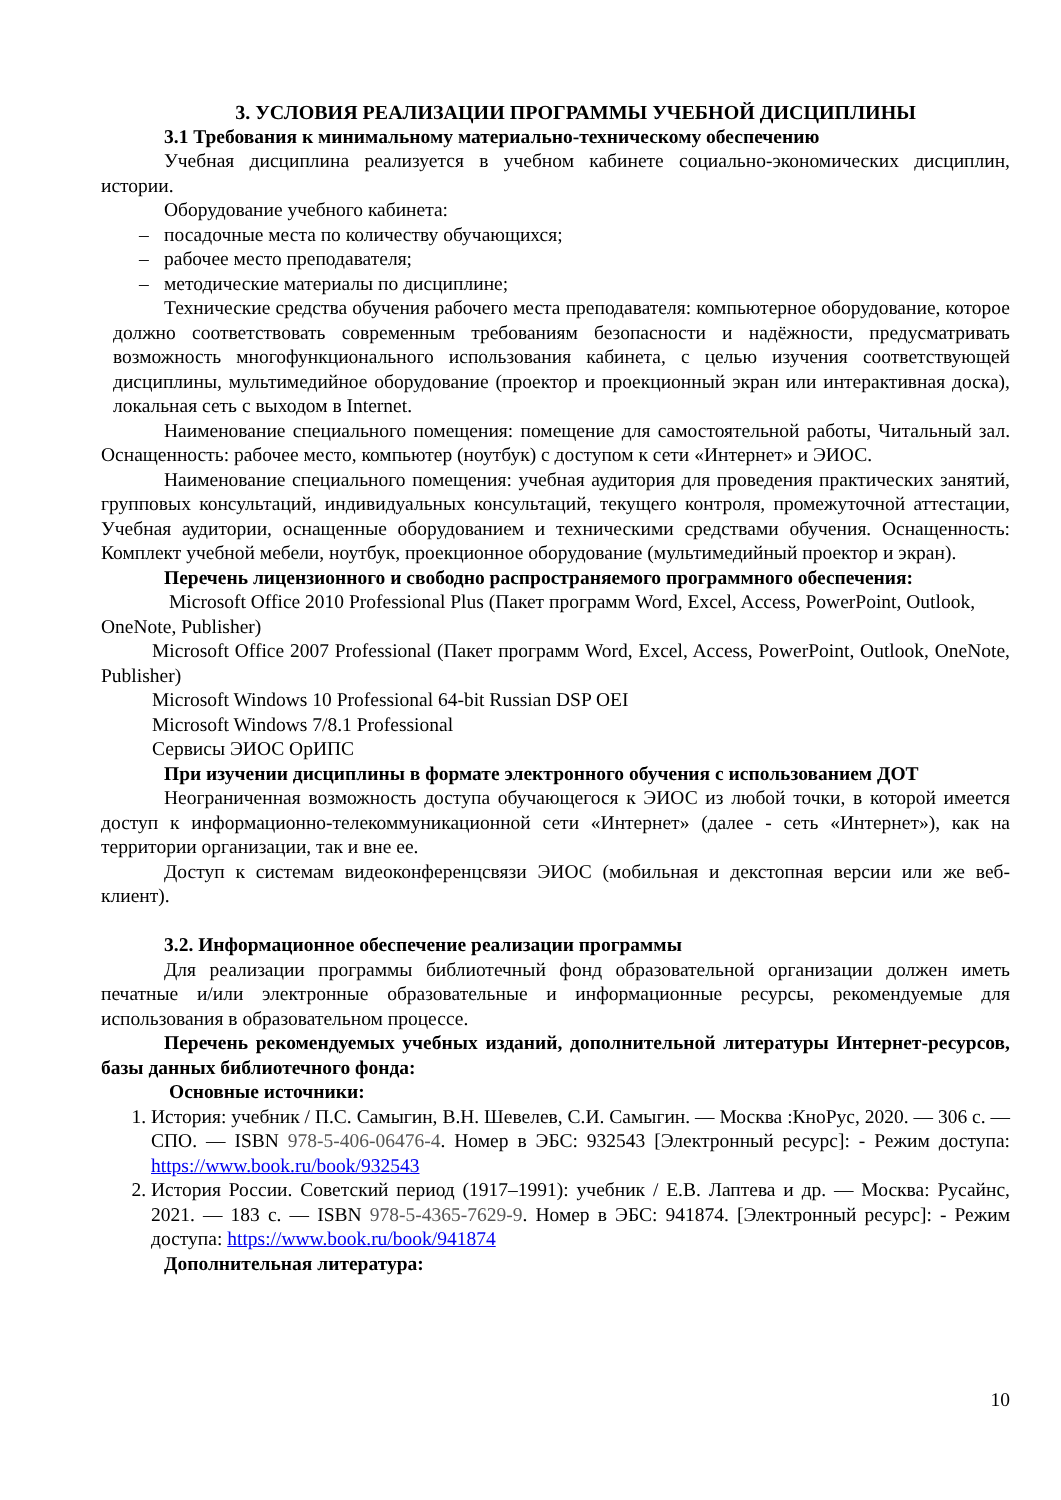3. УСЛОВИЯ РЕАЛИЗАЦИИ ПРОГРАММЫ УЧЕБНОЙ ДИСЦИПЛИНЫ
3.1 Требования к минимальному материально-техническому обеспечению
Учебная дисциплина реализуется в учебном кабинете социально-экономических дисциплин, истории.
Оборудование учебного кабинета:
– посадочные места по количеству обучающихся;
– рабочее место преподавателя;
– методические материалы по дисциплине;
Технические средства обучения рабочего места преподавателя: компьютерное оборудование, которое должно соответствовать современным требованиям безопасности и надёжности, предусматривать возможность многофункционального использования кабинета, с целью изучения соответствующей дисциплины, мультимедийное оборудование (проектор и проекционный экран или интерактивная доска), локальная сеть с выходом в Internet.
Наименование специального помещения: помещение для самостоятельной работы, Читальный зал. Оснащенность: рабочее место, компьютер (ноутбук) с доступом к сети «Интернет» и ЭИОС.
Наименование специального помещения: учебная аудитория для проведения практических занятий, групповых консультаций, индивидуальных консультаций, текущего контроля, промежуточной аттестации, Учебная аудитории, оснащенные оборудованием и техническими средствами обучения. Оснащенность: Комплект учебной мебели, ноутбук, проекционное оборудование (мультимедийный проектор и экран).
Перечень лицензионного и свободно распространяемого программного обеспечения:
Microsoft Office 2010 Professional Plus (Пакет программ Word, Excel, Access, PowerPoint, Outlook, OneNote, Publisher)
Microsoft Office 2007 Professional (Пакет программ Word, Excel, Access, PowerPoint, Outlook, OneNote, Publisher)
Microsoft Windows 10 Professional 64-bit Russian DSP OEI
Microsoft Windows 7/8.1 Professional
Сервисы ЭИОС ОрИПС
При изучении дисциплины в формате электронного обучения с использованием ДОТ
Неограниченная возможность доступа обучающегося к ЭИОС из любой точки, в которой имеется доступ к информационно-телекоммуникационной сети «Интернет» (далее - сеть «Интернет»), как на территории организации, так и вне ее.
Доступ к системам видеоконференцсвязи ЭИОС (мобильная и декстопная версии или же веб-клиент).
3.2. Информационное обеспечение реализации программы
Для реализации программы библиотечный фонд образовательной организации должен иметь печатные и/или электронные образовательные и информационные ресурсы, рекомендуемые для использования в образовательном процессе.
Перечень рекомендуемых учебных изданий, дополнительной литературы Интернет-ресурсов, базы данных библиотечного фонда:
Основные источники:
1. История: учебник / П.С. Самыгин, В.Н. Шевелев, С.И. Самыгин. — Москва :КноРус, 2020. — 306 с. — СПО. — ISBN 978-5-406-06476-4. Номер в ЭБС: 932543 [Электронный ресурс]: - Режим доступа: https://www.book.ru/book/932543
2. История России. Советский период (1917–1991): учебник / Е.В. Лаптева и др. — Москва: Русайнс, 2021. — 183 с. — ISBN 978-5-4365-7629-9. Номер в ЭБС: 941874. [Электронный ресурс]: - Режим доступа: https://www.book.ru/book/941874
Дополнительная литература:
10